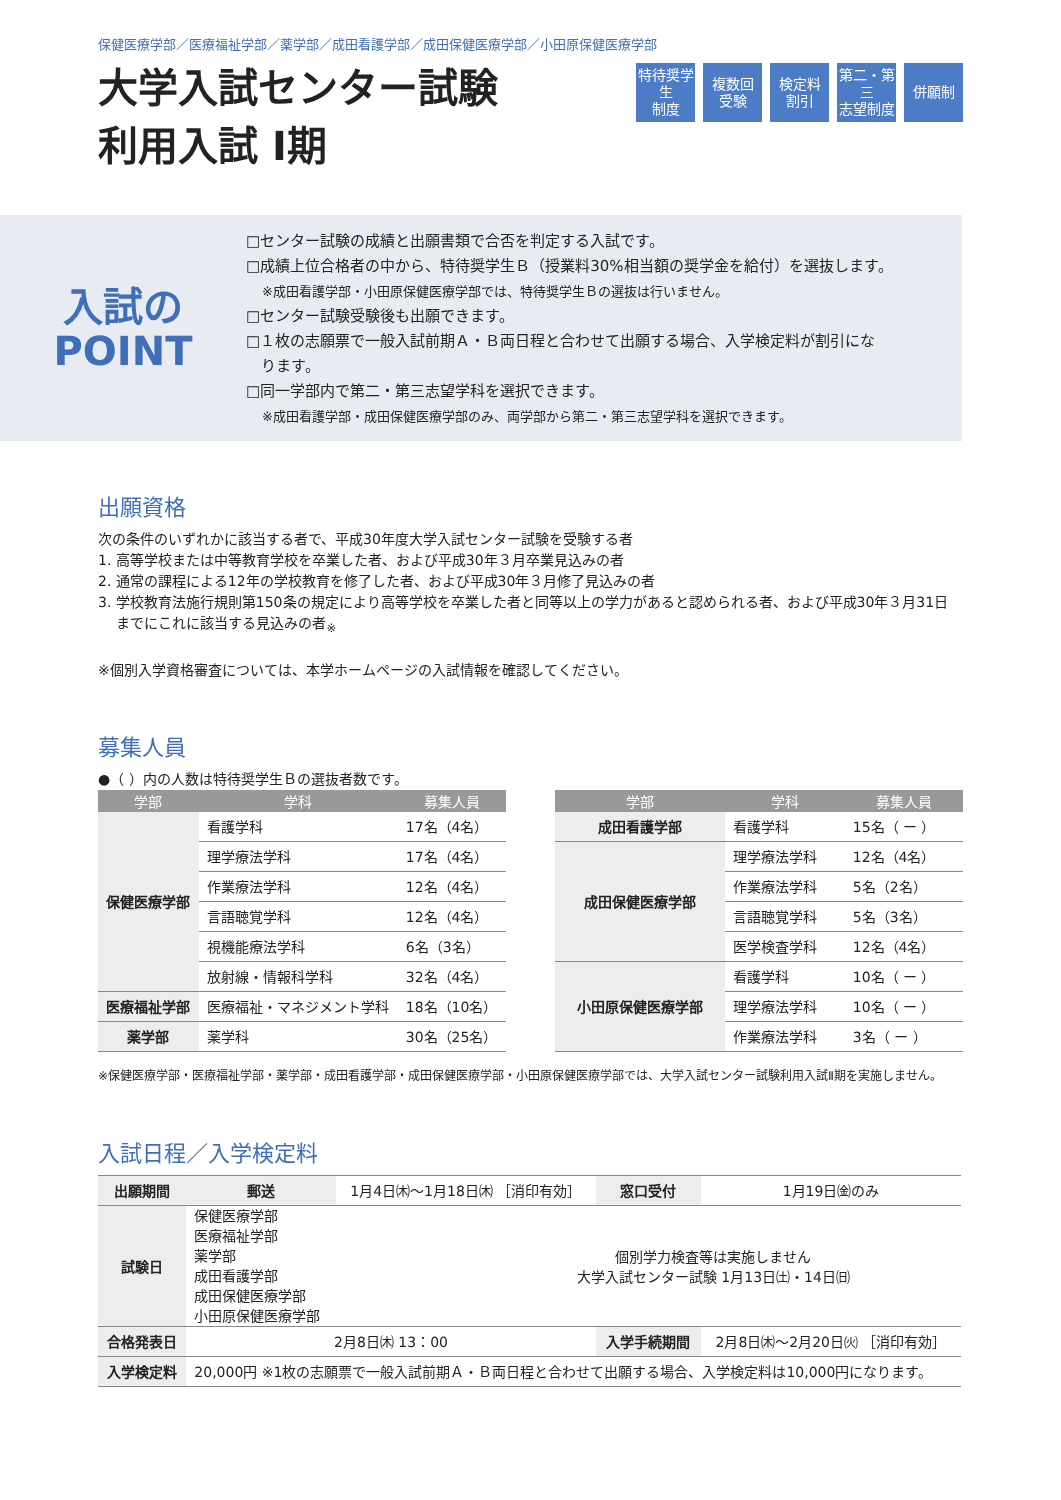保健医療学部／医療福祉学部／薬学部／成田看護学部／成田保健医療学部／小田原保健医療学部
大学入試センター試験
利用入試 Ⅰ期
特待奨学生
制度
複数回
受験
検定料
割引
第二・第三
志望制度
併願制
入試の
POINT
□センター試験の成績と出願書類で合否を判定する入試です。
□成績上位合格者の中から、特待奨学生Ｂ（授業料30%相当額の奨学金を給付）を選抜します。
※成田看護学部・小田原保健医療学部では、特待奨学生Ｂの選抜は行いません。
□センター試験受験後も出願できます。
□１枚の志願票で一般入試前期Ａ・Ｂ両日程と合わせて出願する場合、入学検定料が割引にな
　ります。
□同一学部内で第二・第三志望学科を選択できます。
※成田看護学部・成田保健医療学部のみ、両学部から第二・第三志望学科を選択できます。
出願資格
次の条件のいずれかに該当する者で、平成30年度大学入試センター試験を受験する者
1. 高等学校または中等教育学校を卒業した者、および平成30年３月卒業見込みの者
2. 通常の課程による12年の学校教育を修了した者、および平成30年３月修了見込みの者
3. 学校教育法施行規則第150条の規定により高等学校を卒業した者と同等以上の学力があると認められる者、および平成30年３月31日
　 までにこれに該当する見込みの者<sub>※</sub>
※個別入学資格審査については、本学ホームページの入試情報を確認してください。
募集人員
●（ ）内の人数は特待奨学生Ｂの選抜者数です。
| 学部 | 学科 | 募集人員 |
| --- | --- | --- |
| 保健医療学部 | 看護学科 | 17名（4名） |
| | 理学療法学科 | 17名（4名） |
| | 作業療法学科 | 12名（4名） |
| | 言語聴覚学科 | 12名（4名） |
| | 視機能療法学科 | 6名（3名） |
| | 放射線・情報科学科 | 32名（4名） |
| 医療福祉学部 | 医療福祉・マネジメント学科 | 18名（10名） |
| 薬学部 | 薬学科 | 30名（25名） |
| 学部 | 学科 | 募集人員 |
| --- | --- | --- |
| 成田看護学部 | 看護学科 | 15名（ ー ） |
| 成田保健医療学部 | 理学療法学科 | 12名（4名） |
| | 作業療法学科 | 5名（2名） |
| | 言語聴覚学科 | 5名（3名） |
| | 医学検査学科 | 12名（4名） |
| 小田原保健医療学部 | 看護学科 | 10名（ ー ） |
| | 理学療法学科 | 10名（ ー ） |
| | 作業療法学科 | 3名（ ー ） |
※保健医療学部・医療福祉学部・薬学部・成田看護学部・成田保健医療学部・小田原保健医療学部では、大学入試センター試験利用入試Ⅱ期を実施しません。
入試日程／入学検定料
| 出願期間 | 郵送 | 1月4日㈭〜1月18日㈭ ［消印有効］ | | 窓口受付 | 1月19日㈮のみ |
| 試験日 | 保健医療学部 医療福祉学部 薬学部 成田看護学部 成田保健医療学部 小田原保健医療学部 | | 個別学力検査等は実施しません 大学入試センター試験 1月13日㈯・14日㈰ | | |
| 合格発表日 | 2月8日㈭ 13：00 | | | 入学手続期間 | 2月8日㈭〜2月20日㈫ ［消印有効］ |
| 入学検定料 | 20,000円 ※1枚の志願票で一般入試前期Ａ・Ｂ両日程と合わせて出願する場合、入学検定料は10,000円になります。 | | | | |